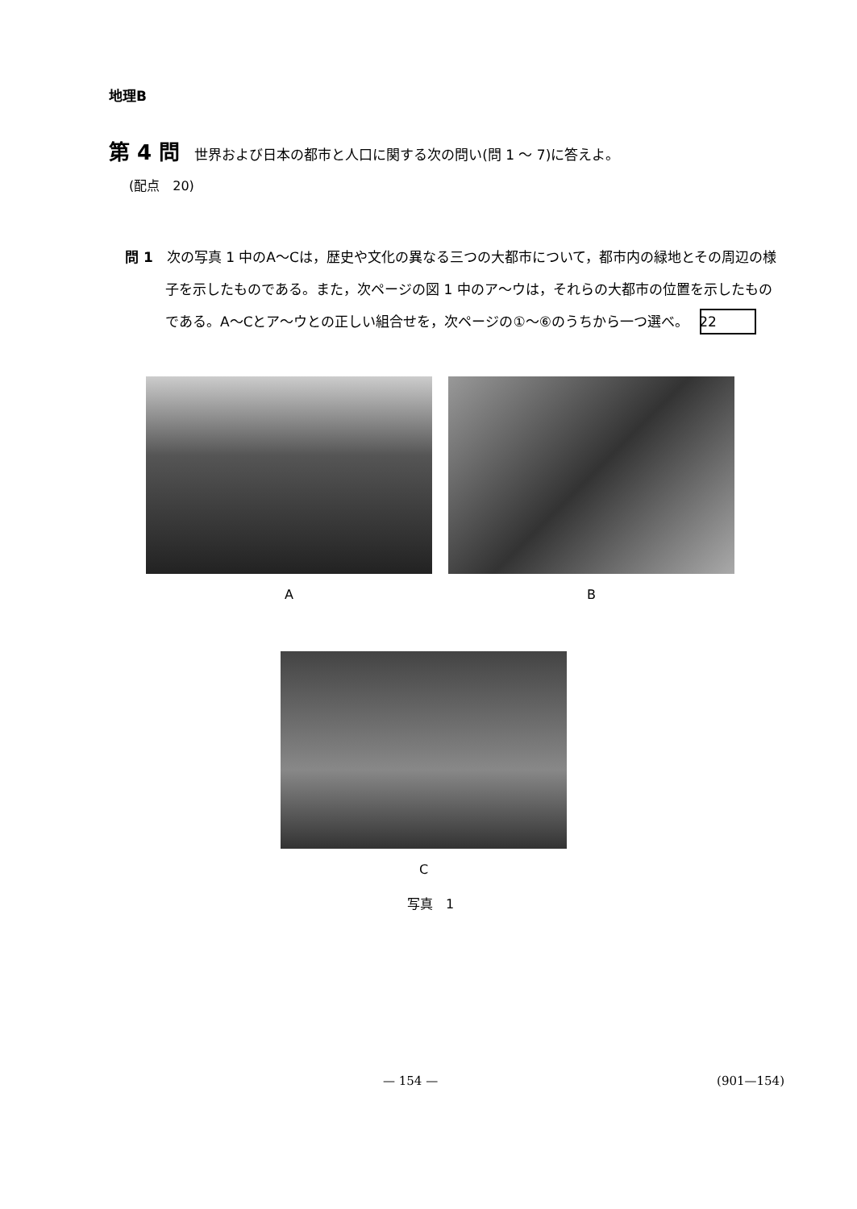地理B
第 4 問 世界および日本の都市と人口に関する次の問い(問 1 ～ 7)に答えよ。
(配点　20)
問 1　次の写真 1 中のA～Cは，歴史や文化の異なる三つの大都市について，都市内の緑地とその周辺の様子を示したものである。また，次ページの図 1 中のア～ウは，それらの大都市の位置を示したものである。A～Cとア～ウとの正しい組合せを，次ページの①～⑥のうちから一つ選べ。 22
A B
C
写真　1
— 154 — (901—154)